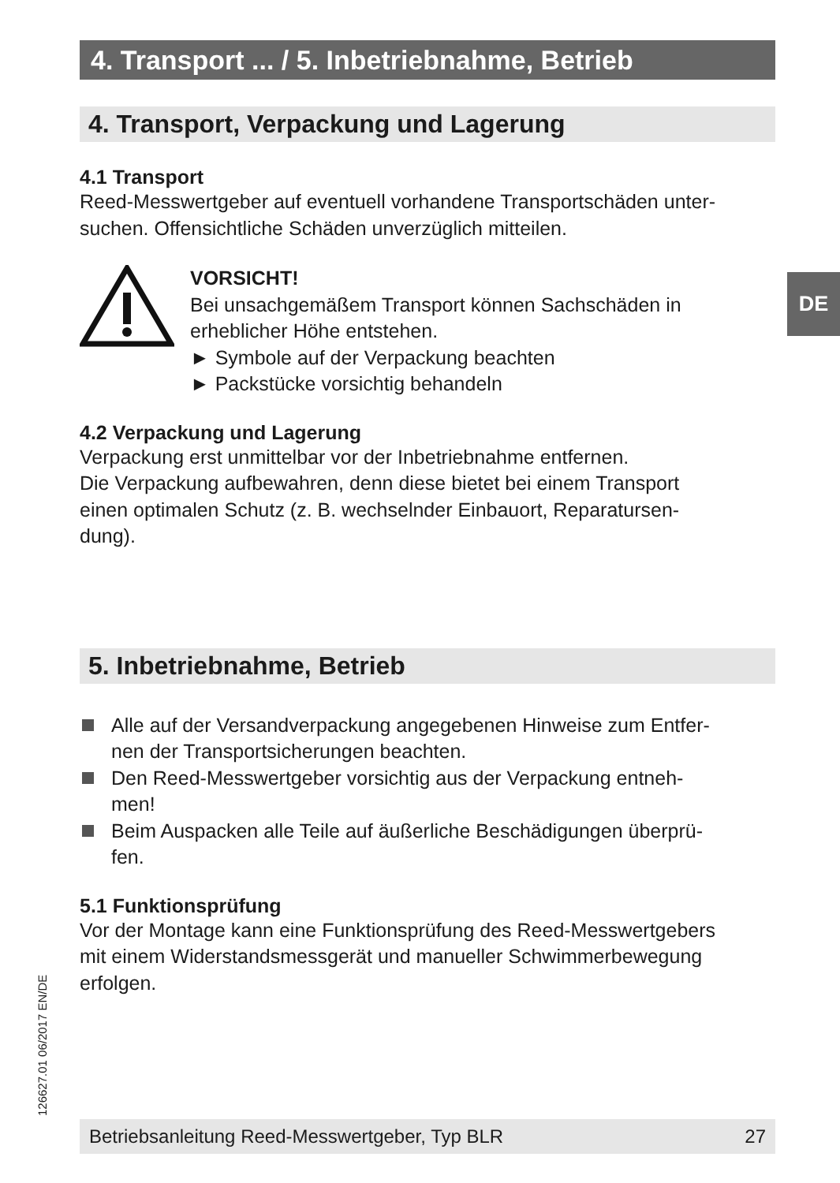DE
4. Transport ... / 5. Inbetriebnahme, Betrieb
4. Transport, Verpackung und Lagerung
4.1 Transport
Reed-Messwertgeber auf eventuell vorhandene Transportschäden unter-
suchen. Offensichtliche Schäden unverzüglich mitteilen.
VORSICHT!
Bei unsachgemäßem Transport können Sachschäden in
erheblicher Höhe entstehen.
► Symbole auf der Verpackung beachten
► Packstücke vorsichtig behandeln
4.2 Verpackung und Lagerung
Verpackung erst unmittelbar vor der Inbetriebnahme entfernen.
Die Verpackung aufbewahren, denn diese bietet bei einem Transport
einen optimalen Schutz (z. B. wechselnder Einbauort, Reparatursen-
dung).
5. Inbetriebnahme, Betrieb
Alle auf der Versandverpackung angegebenen Hinweise zum Entfer-
nen der Transportsicherungen beachten.
Den Reed-Messwertgeber vorsichtig aus der Verpackung entneh-
men!
Beim Auspacken alle Teile auf äußerliche Beschädigungen überprü-
fen.
5.1 Funktionsprüfung
Vor der Montage kann eine Funktionsprüfung des Reed-Messwertgebers
mit einem Widerstandsmessgerät und manueller Schwimmerbewegung
erfolgen.
126627.01 06/2017 EN/DE Betriebsanleitung Reed-Messwertgeber, Typ BLR 27